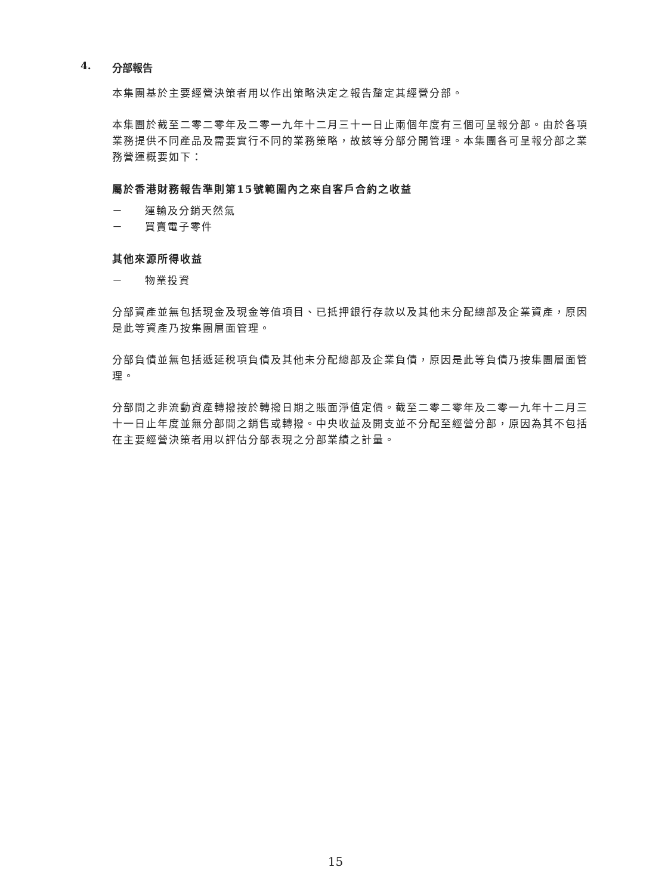4. 分部報告
本集團基於主要經營決策者用以作出策略決定之報告釐定其經營分部。
本集團於截至二零二零年及二零一九年十二月三十一日止兩個年度有三個可呈報分部。由於各項業務提供不同產品及需要實行不同的業務策略，故該等分部分開管理。本集團各可呈報分部之業務營運概要如下：
屬於香港財務報告準則第15號範圍內之來自客戶合約之收益
－ 運輸及分銷天然氣
－ 買賣電子零件
其他來源所得收益
－ 物業投資
分部資產並無包括現金及現金等值項目、已抵押銀行存款以及其他未分配總部及企業資產，原因是此等資產乃按集團層面管理。
分部負債並無包括遞延稅項負債及其他未分配總部及企業負債，原因是此等負債乃按集團層面管理。
分部間之非流動資產轉撥按於轉撥日期之賬面淨值定價。截至二零二零年及二零一九年十二月三十一日止年度並無分部間之銷售或轉撥。中央收益及開支並不分配至經營分部，原因為其不包括在主要經營決策者用以評估分部表現之分部業績之計量。
15